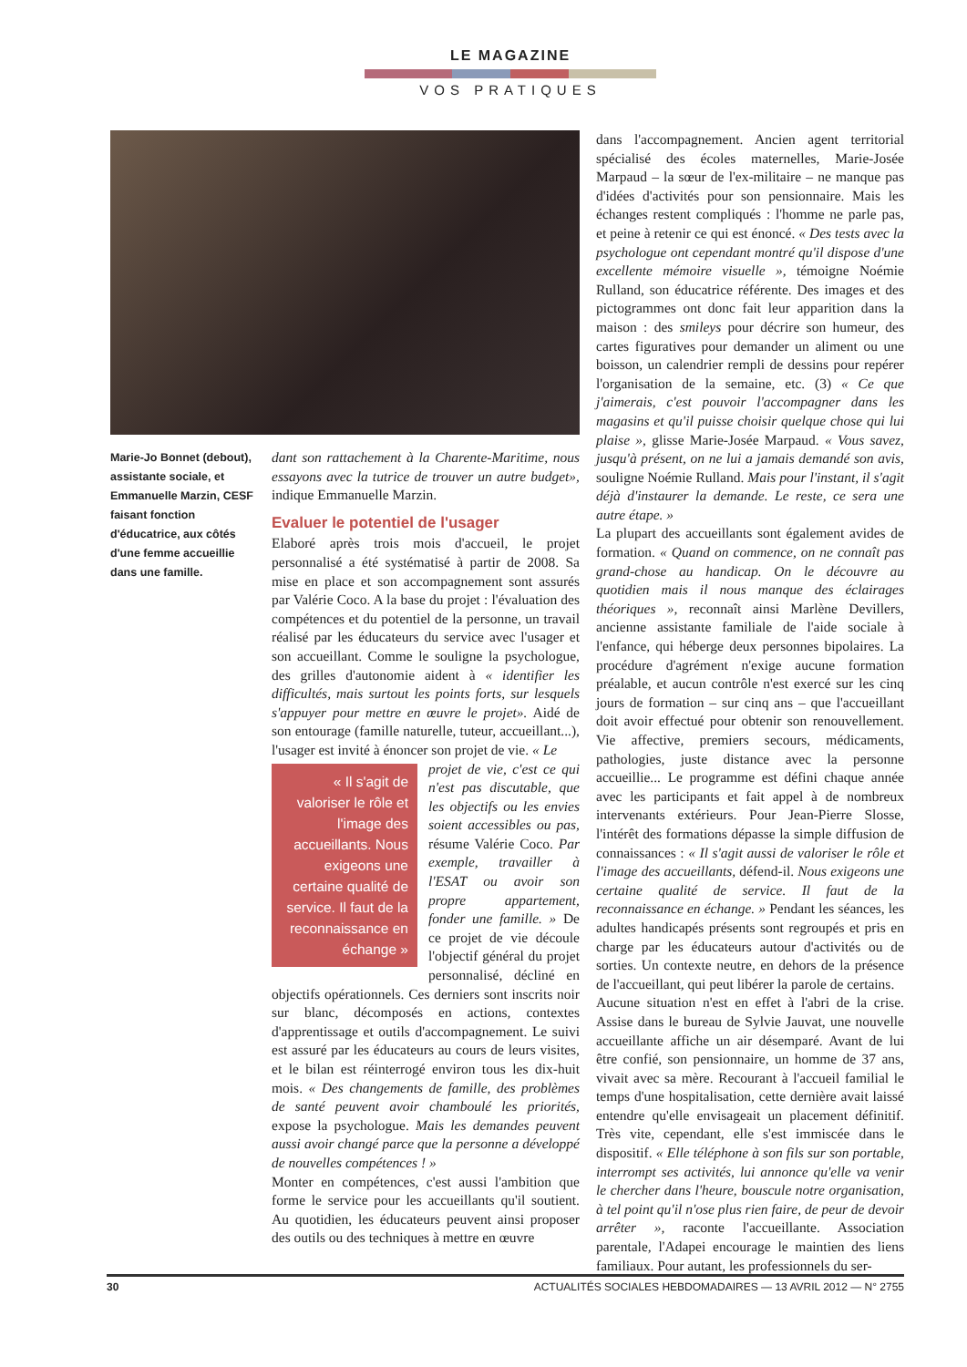LE MAGAZINE
VOS PRATIQUES
Marie-Jo Bonnet (debout), assistante sociale, et Emmanuelle Marzin, CESF faisant fonction d'éducatrice, aux côtés d'une femme accueillie dans une famille.
dant son rattachement à la Charente-Maritime, nous essayons avec la tutrice de trouver un autre budget», indique Emmanuelle Marzin.
Evaluer le potentiel de l'usager
Elaboré après trois mois d'accueil, le projet personnalisé a été systématisé à partir de 2008. Sa mise en place et son accompagnement sont assurés par Valérie Coco. A la base du projet : l'évaluation des compétences et du potentiel de la personne, un travail réalisé par les éducateurs du service avec l'usager et son accueillant. Comme le souligne la psychologue, des grilles d'autonomie aident à « identifier les difficultés, mais surtout les points forts, sur lesquels s'appuyer pour mettre en œuvre le projet». Aidé de son entourage (famille naturelle, tuteur, accueillant...), l'usager est invité à énoncer son projet de vie. « Le
« Il s'agit de valoriser le rôle et l'image des accueillants. Nous exigeons une certaine qualité de service. Il faut de la reconnaissance en échange »
projet de vie, c'est ce qui n'est pas discutable, que les objectifs ou les envies soient accessibles ou pas, résume Valérie Coco. Par exemple, travailler à l'ESAT ou avoir son propre appartement, fonder une famille. » De ce projet de vie découle l'objectif général du projet personnalisé, décliné en objectifs opérationnels. Ces derniers sont inscrits noir sur blanc, décomposés en actions, contextes d'apprentissage et outils d'accompagnement. Le suivi est assuré par les éducateurs au cours de leurs visites, et le bilan est réinterrogé environ tous les dix-huit mois. « Des changements de famille, des problèmes de santé peuvent avoir chamboulé les priorités, expose la psychologue. Mais les demandes peuvent aussi avoir changé parce que la personne a développé de nouvelles compétences ! »
Monter en compétences, c'est aussi l'ambition que forme le service pour les accueillants qu'il soutient. Au quotidien, les éducateurs peuvent ainsi proposer des outils ou des techniques à mettre en œuvre
dans l'accompagnement. Ancien agent territorial spécialisé des écoles maternelles, Marie-Josée Marpaud – la sœur de l'ex-militaire – ne manque pas d'idées d'activités pour son pensionnaire. Mais les échanges restent compliqués : l'homme ne parle pas, et peine à retenir ce qui est énoncé. « Des tests avec la psychologue ont cependant montré qu'il dispose d'une excellente mémoire visuelle », témoigne Noémie Rulland, son éducatrice référente. Des images et des pictogrammes ont donc fait leur apparition dans la maison : des smileys pour décrire son humeur, des cartes figuratives pour demander un aliment ou une boisson, un calendrier rempli de dessins pour repérer l'organisation de la semaine, etc. (3) « Ce que j'aimerais, c'est pouvoir l'accompagner dans les magasins et qu'il puisse choisir quelque chose qui lui plaise », glisse Marie-Josée Marpaud. « Vous savez, jusqu'à présent, on ne lui a jamais demandé son avis, souligne Noémie Rulland. Mais pour l'instant, il s'agit déjà d'instaurer la demande. Le reste, ce sera une autre étape. »
La plupart des accueillants sont également avides de formation. « Quand on commence, on ne connaît pas grand-chose au handicap. On le découvre au quotidien mais il nous manque des éclairages théoriques », reconnaît ainsi Marlène Devillers, ancienne assistante familiale de l'aide sociale à l'enfance, qui héberge deux personnes bipolaires. La procédure d'agrément n'exige aucune formation préalable, et aucun contrôle n'est exercé sur les cinq jours de formation – sur cinq ans – que l'accueillant doit avoir effectué pour obtenir son renouvellement. Vie affective, premiers secours, médicaments, pathologies, juste distance avec la personne accueillie... Le programme est défini chaque année avec les participants et fait appel à de nombreux intervenants extérieurs. Pour Jean-Pierre Slosse, l'intérêt des formations dépasse la simple diffusion de connaissances : « Il s'agit aussi de valoriser le rôle et l'image des accueillants, défend-il. Nous exigeons une certaine qualité de service. Il faut de la reconnaissance en échange. » Pendant les séances, les adultes handicapés présents sont regroupés et pris en charge par les éducateurs autour d'activités ou de sorties. Un contexte neutre, en dehors de la présence de l'accueillant, qui peut libérer la parole de certains.
Aucune situation n'est en effet à l'abri de la crise. Assise dans le bureau de Sylvie Jauvat, une nouvelle accueillante affiche un air désemparé. Avant de lui être confié, son pensionnaire, un homme de 37 ans, vivait avec sa mère. Recourant à l'accueil familial le temps d'une hospitalisation, cette dernière avait laissé entendre qu'elle envisageait un placement définitif. Très vite, cependant, elle s'est immiscée dans le dispositif. « Elle téléphone à son fils sur son portable, interrompt ses activités, lui annonce qu'elle va venir le chercher dans l'heure, bouscule notre organisation, à tel point qu'il n'ose plus rien faire, de peur de devoir arrêter », raconte l'accueillante. Association parentale, l'Adapei encourage le maintien des liens familiaux. Pour autant, les professionnels du ser-
30 ACTUALITÉS SOCIALES HEBDOMADAIRES — 13 AVRIL 2012 — N° 2755